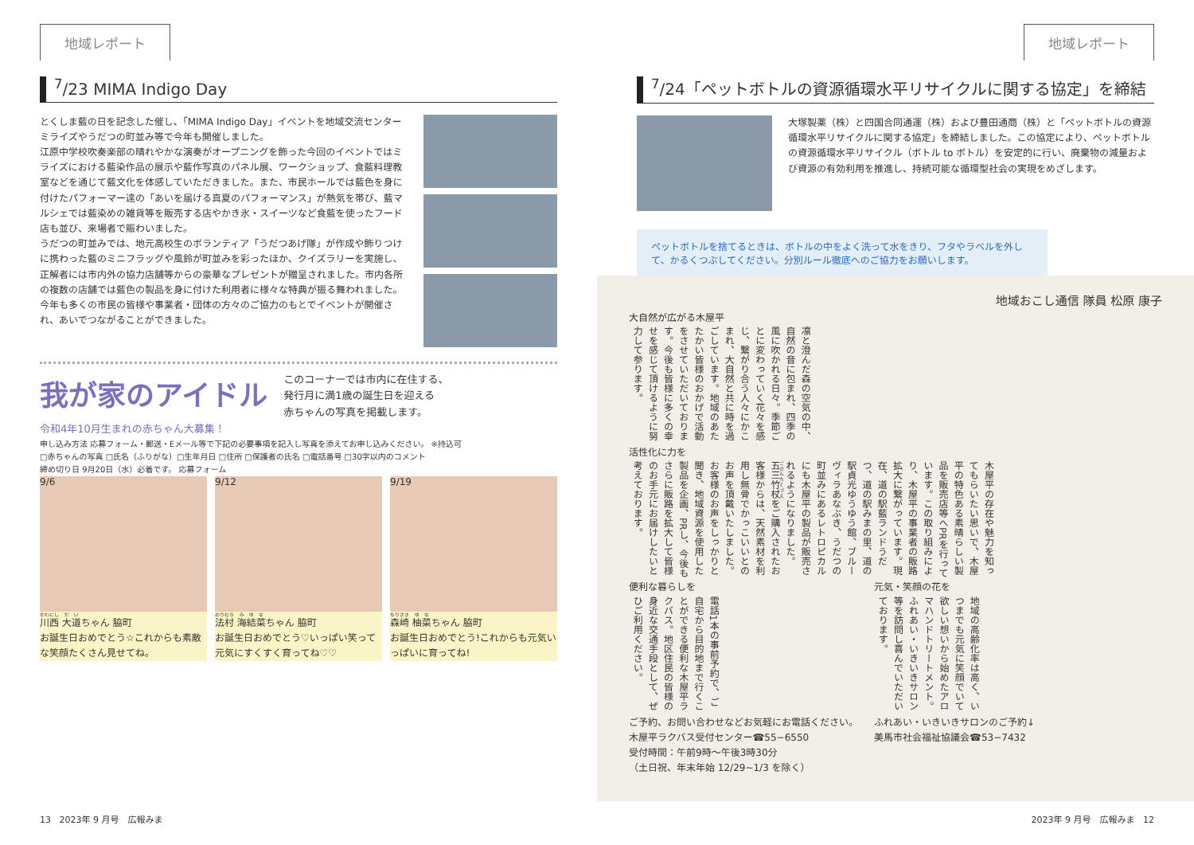地域レポート
<sup>7</sup>/23 MIMA Indigo Day
とくしま藍の日を記念した催し、「MIMA Indigo Day」イベントを地域交流センターミライズやうだつの町並み等で今年も開催しました。
江原中学校吹奏楽部の晴れやかな演奏がオープニングを飾った今回のイベントではミライズにおける藍染作品の展示や藍作写真のパネル展、ワークショップ、食藍料理教室などを通じて藍文化を体感していただきました。また、市民ホールでは藍色を身に付けたパフォーマー達の「あいを届ける真夏のパフォーマンス」が熱気を帯び、藍マルシェでは藍染めの雑貨等を販売する店やかき氷・スイーツなど食藍を使ったフード店も並び、来場者で賑わいました。
うだつの町並みでは、地元高校生のボランティア「うだつあげ隊」が作成や飾りつけに携わった藍のミニフラッグや風鈴が町並みを彩ったほか、クイズラリーを実施し、正解者には市内外の協力店舗等からの豪華なプレゼントが贈呈されました。市内各所の複数の店舗では藍色の製品を身に付けた利用者に様々な特典が振る舞われました。
今年も多くの市民の皆様や事業者・団体の方々のご協力のもとでイベントが開催され、あいでつながることができました。
我が家のアイドル
このコーナーでは市内に在住する、
発行月に満1歳の誕生日を迎える
赤ちゃんの写真を掲載します。
令和4年10月生まれの赤ちゃん大募集！
申し込み方法 応募フォーム・郵送・Eメール等で下記の必要事項を記入し写真を添えてお申し込みください。 ※持込可
□赤ちゃんの写真 □氏名（ふりがな）□生年月日 □住所 □保護者の氏名 □電話番号 □30字以内のコメント
締め切り日 9月20日（水）必着です。 応募フォーム
9/6
川西 大道ちゃん 脇町
お誕生日おめでとう☆これからも素敵な笑顔たくさん見せてね。
9/12
法村 海結菜ちゃん 脇町
お誕生日おめでとう♡いっぱい笑って元気にすくすく育ってね♡♡
9/19
森崎 柚菜ちゃん 脇町
お誕生日おめでとう!これからも元気いっぱいに育ってね!
13 2023年 9 月号　広報みま
地域レポート
<sup>7</sup>/24「ペットボトルの資源循環水平リサイクルに関する協定」を締結
大塚製薬（株）と四国合同通運（株）および豊田通商（株）と「ペットボトルの資源循環水平リサイクルに関する協定」を締結しました。この協定により、ペットボトルの資源循環水平リサイクル（ボトル to ボトル）を安定的に行い、廃棄物の減量および資源の有効利用を推進し、持続可能な循環型社会の実現をめざします。
ペットボトルを捨てるときは、ボトルの中をよく洗って水をきり、フタやラベルを外して、かるくつぶしてください。分別ルール徹底へのご協力をお願いします。
地域おこし通信 隊員 松原 康子
大自然が広がる木屋平
凛と澄んだ森の空気の中、自然の音に包まれ、四季の風に吹かれる日々。季節ごとに変わっていく花々を感じ、繋がり合う人々にかこまれ、大自然と共に時を過ごしています。地域のあたたかい皆様のおかげで活動をさせていただいております。今後も皆様に多くの幸せを感じて頂けるように努力して参ります。
活性化に力を
木屋平の存在や魅力を知ってもらいたい思いで、木屋平の特色ある素晴らしい製品を販売店等へPRを行っています。この取り組みにより、木屋平の事業者の販路拡大に繋がっています。現在、道の駅藍ランドうだつ、道の駅みまの里、道の駅貞光ゆうゆう館、ブルーヴィラあなぶき、うだつの町並みにあるレトロピカルにも木屋平の製品が販売されるようになりました。五三竹杖をご購入されたお客様からは、天然素材を利用し無骨でかっこいいとのお声を頂戴いたしました。お客様のお声をしっかりと聞き、地域資源を使用した製品を企画、PRし、今後もさらに販路を拡大して皆様のお手元にお届けしたいと考えております。
便利な暮らしを
電話1本の事前予約で、ご自宅から目的地まで行くことができる便利な木屋平ラクバス。地区住民の皆様の身近な交通手段として、ぜひご利用ください。
ご予約、お問い合わせなどお気軽にお電話ください。
木屋平ラクバス受付センター☎55−6550
受付時間：午前9時〜午後3時30分
（土日祝、年末年始 12/29~1/3 を除く）
元気・笑顔の花を
地域の高齢化率は高く、いつまでも元気に笑顔でいて欲しい想いから始めたアロマハンドトリートメント。ふれあい・いきいきサロン等を訪問し喜んでいただいております。
ふれあい・いきいきサロンのご予約↓
美馬市社会福祉協議会☎53−7432
2023年 9 月号　広報みま 12